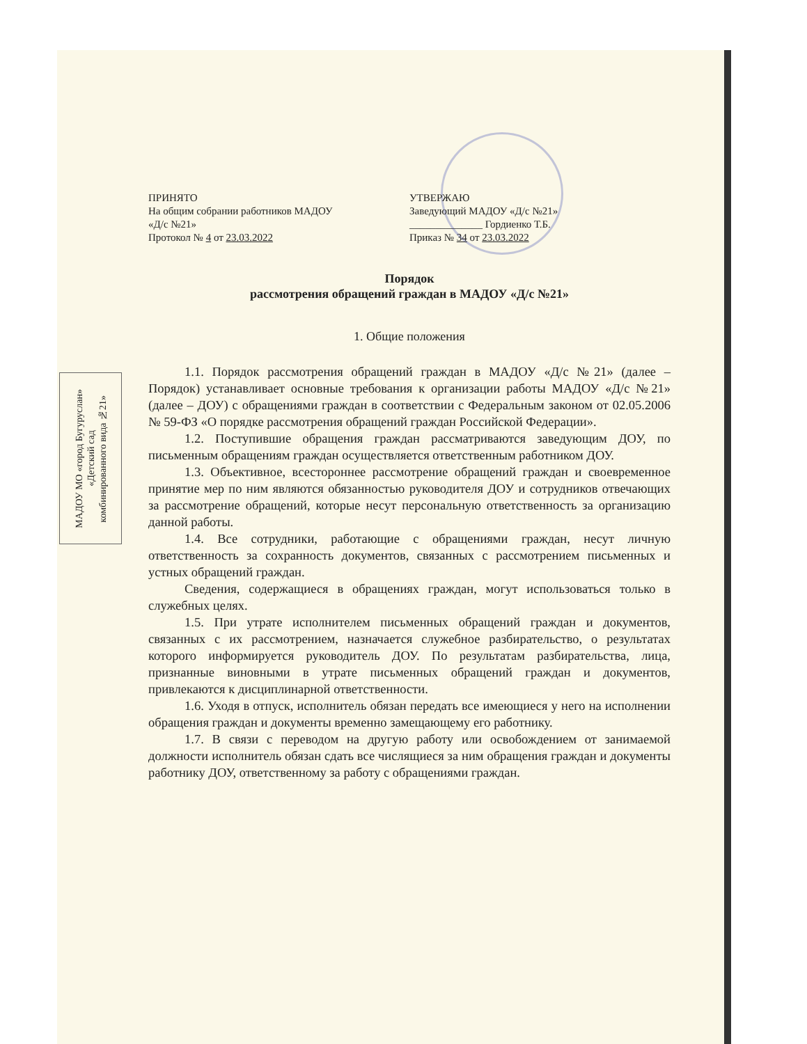МАДОУ МО «город Бугуруслан»
«Детский сад
комбинированного вида №21»
ПРИНЯТО
На общим собрании работников МАДОУ
«Д/с №21»
Протокол № 4 от 23.03.2022
УТВЕРЖАЮ
Заведующий МАДОУ «Д/с №21»
______________ Гордиенко Т.Б.
Приказ № 34 от 23.03.2022
Порядок
рассмотрения обращений граждан в МАДОУ «Д/с №21»
1. Общие положения
1.1. Порядок рассмотрения обращений граждан в МАДОУ «Д/с №21» (далее – Порядок) устанавливает основные требования к организации работы МАДОУ «Д/с №21» (далее – ДОУ) с обращениями граждан в соответствии с Федеральным законом от 02.05.2006 № 59-ФЗ «О порядке рассмотрения обращений граждан Российской Федерации».
1.2. Поступившие обращения граждан рассматриваются заведующим ДОУ, по письменным обращениям граждан осуществляется ответственным работником ДОУ.
1.3. Объективное, всестороннее рассмотрение обращений граждан и своевременное принятие мер по ним являются обязанностью руководителя ДОУ и сотрудников отвечающих за рассмотрение обращений, которые несут персональную ответственность за организацию данной работы.
1.4. Все сотрудники, работающие с обращениями граждан, несут личную ответственность за сохранность документов, связанных с рассмотрением письменных и устных обращений граждан.
Сведения, содержащиеся в обращениях граждан, могут использоваться только в служебных целях.
1.5. При утрате исполнителем письменных обращений граждан и документов, связанных с их рассмотрением, назначается служебное разбирательство, о результатах которого информируется руководитель ДОУ. По результатам разбирательства, лица, признанные виновными в утрате письменных обращений граждан и документов, привлекаются к дисциплинарной ответственности.
1.6. Уходя в отпуск, исполнитель обязан передать все имеющиеся у него на исполнении обращения граждан и документы временно замещающему его работнику.
1.7. В связи с переводом на другую работу или освобождением от занимаемой должности исполнитель обязан сдать все числящиеся за ним обращения граждан и документы работнику ДОУ, ответственному за работу с обращениями граждан.